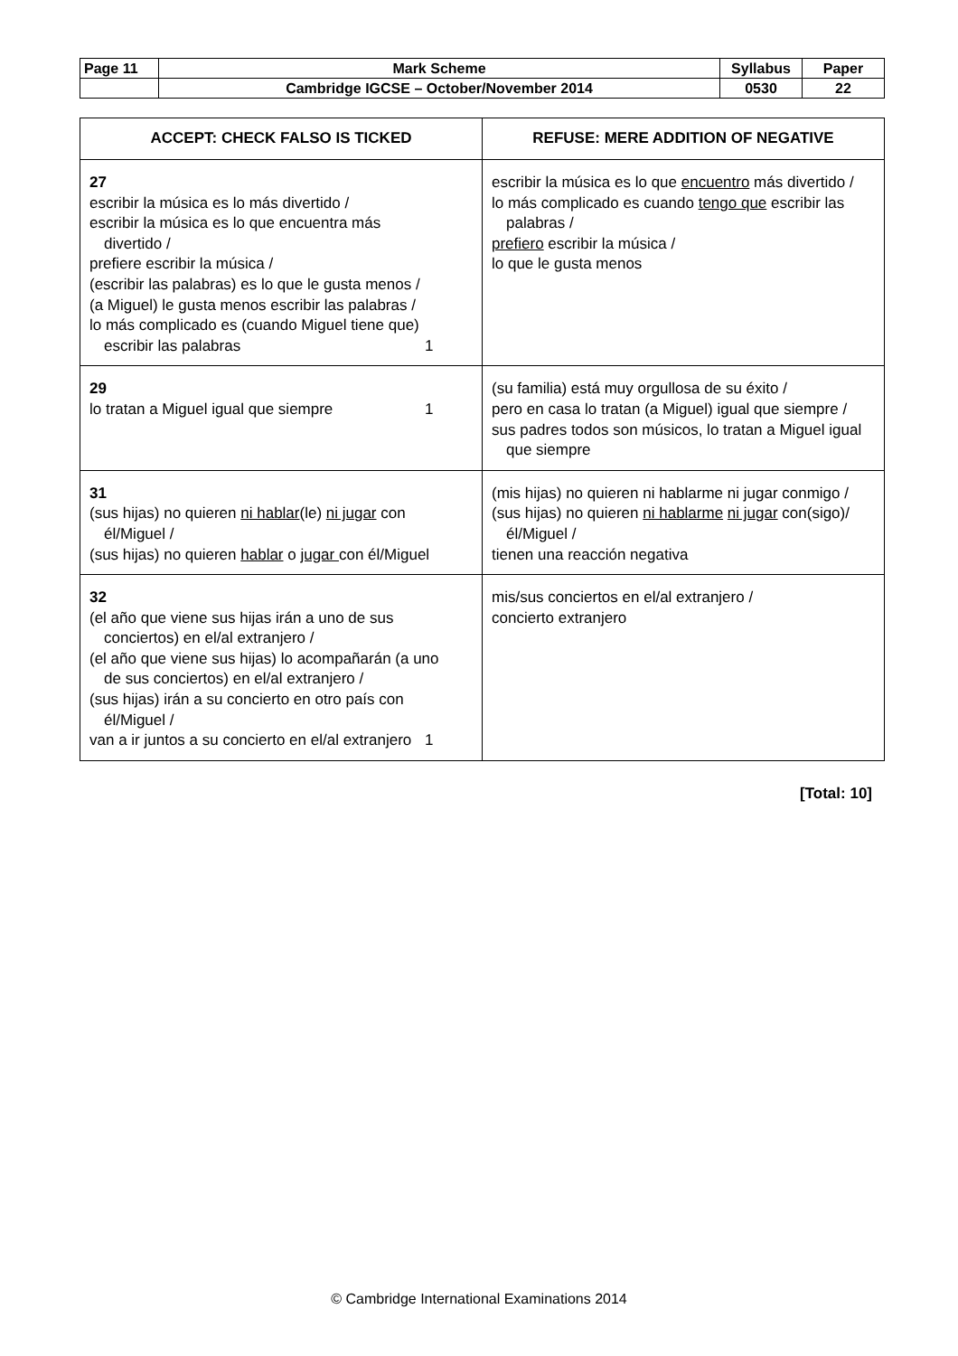| Page 11 | Mark Scheme | Syllabus | Paper |
| | Cambridge IGCSE – October/November 2014 | 0530 | 22 |
| ACCEPT: CHECK FALSO IS TICKED | REFUSE: MERE ADDITION OF NEGATIVE |
| --- | --- |
| 27 escribir la música es lo más divertido / escribir la música es lo que encuentra más divertido / prefiere escribir la música / (escribir las palabras) es lo que le gusta menos / (a Miguel) le gusta menos escribir las palabras / lo más complicado es (cuando Miguel tiene que) escribir las palabras 1 | escribir la música es lo que encuentro más divertido / lo más complicado es cuando tengo que escribir las palabras / prefiero escribir la música / lo que le gusta menos |
| 29 lo tratan a Miguel igual que siempre 1 | (su familia) está muy orgullosa de su éxito / pero en casa lo tratan (a Miguel) igual que siempre / sus padres todos son músicos, lo tratan a Miguel igual que siempre |
| 31 (sus hijas) no quieren ni hablar (le) ni jugar con él/Miguel / (sus hijas) no quieren hablar o jugar con él/Miguel | (mis hijas) no quieren ni hablarme ni jugar conmigo / (sus hijas) no quieren ni hablarme ni jugar con(sigo)/él/Miguel / tienen una reacción negativa |
| 32 (el año que viene sus hijas irán a uno de sus conciertos) en el/al extranjero / (el año que viene sus hijas) lo acompañarán (a uno de sus conciertos) en el/al extranjero / (sus hijas) irán a su concierto en otro país con él/Miguel / van a ir juntos a su concierto en el/al extranjero 1 | mis/sus conciertos en el/al extranjero / concierto extranjero |
[Total: 10]
© Cambridge International Examinations 2014